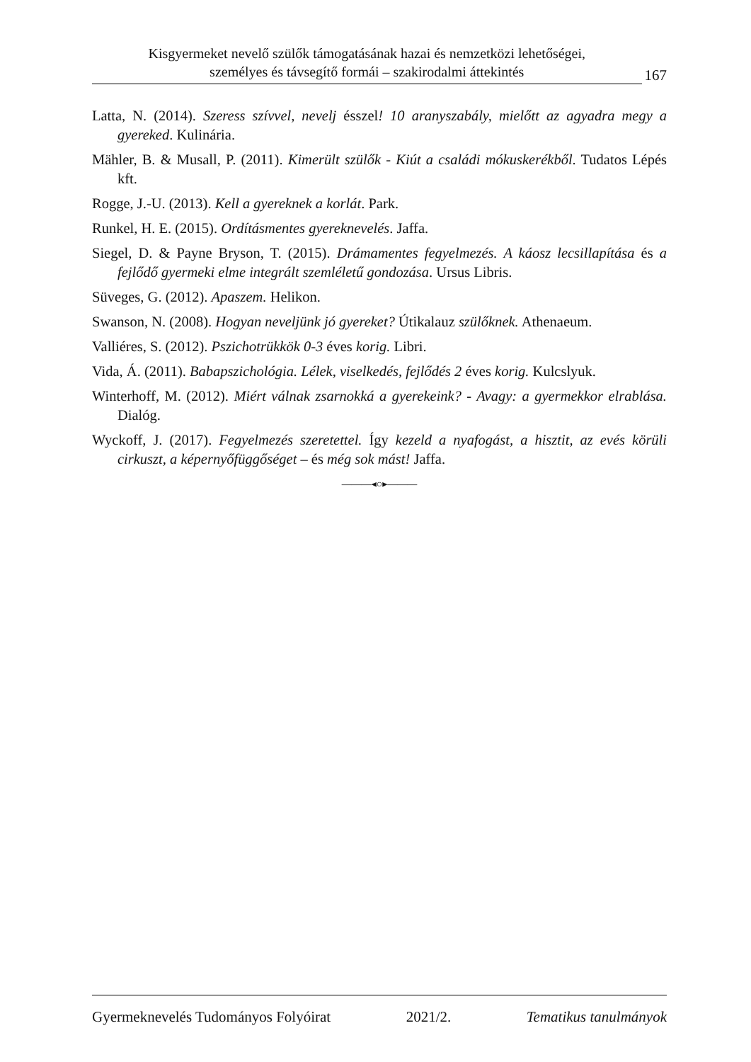Kisgyermeket nevelő szülők támogatásának hazai és nemzetközi lehetőségei,
személyes és távsegítő formái – szakirodalmi áttekintés
167
Latta, N. (2014). Szeress szívvel, nevelj ésszel! 10 aranyszabály, mielőtt az agyadra megy a gyereked. Kulinária.
Mähler, B. & Musall, P. (2011). Kimerült szülők - Kiút a családi mókuskerékből. Tudatos Lépés kft.
Rogge, J.-U. (2013). Kell a gyereknek a korlát. Park.
Runkel, H. E. (2015). Ordításmentes gyereknevelés. Jaffa.
Siegel, D. & Payne Bryson, T. (2015). Drámamentes fegyelmezés. A káosz lecsillapítása és a fejlődő gyermeki elme integrált szemléletű gondozása. Ursus Libris.
Süveges, G. (2012). Apaszem. Helikon.
Swanson, N. (2008). Hogyan neveljünk jó gyereket? Útikalauz szülőknek. Athenaeum.
Valliéres, S. (2012). Pszichotrükkök 0-3 éves korig. Libri.
Vida, Á. (2011). Babapszichológia. Lélek, viselkedés, fejlődés 2 éves korig. Kulcslyuk.
Winterhoff, M. (2012). Miért válnak zsarnokká a gyerekeink? - Avagy: a gyermekkor elrablása. Dialóg.
Wyckoff, J. (2017). Fegyelmezés szeretettel. Így kezeld a nyafogást, a hisztit, az evés körüli cirkuszt, a képernyőfüggőséget – és még sok mást! Jaffa.
———◂○▸———
Gyermeknevelés Tudományos Folyóirat 2021/2. Tematikus tanulmányok